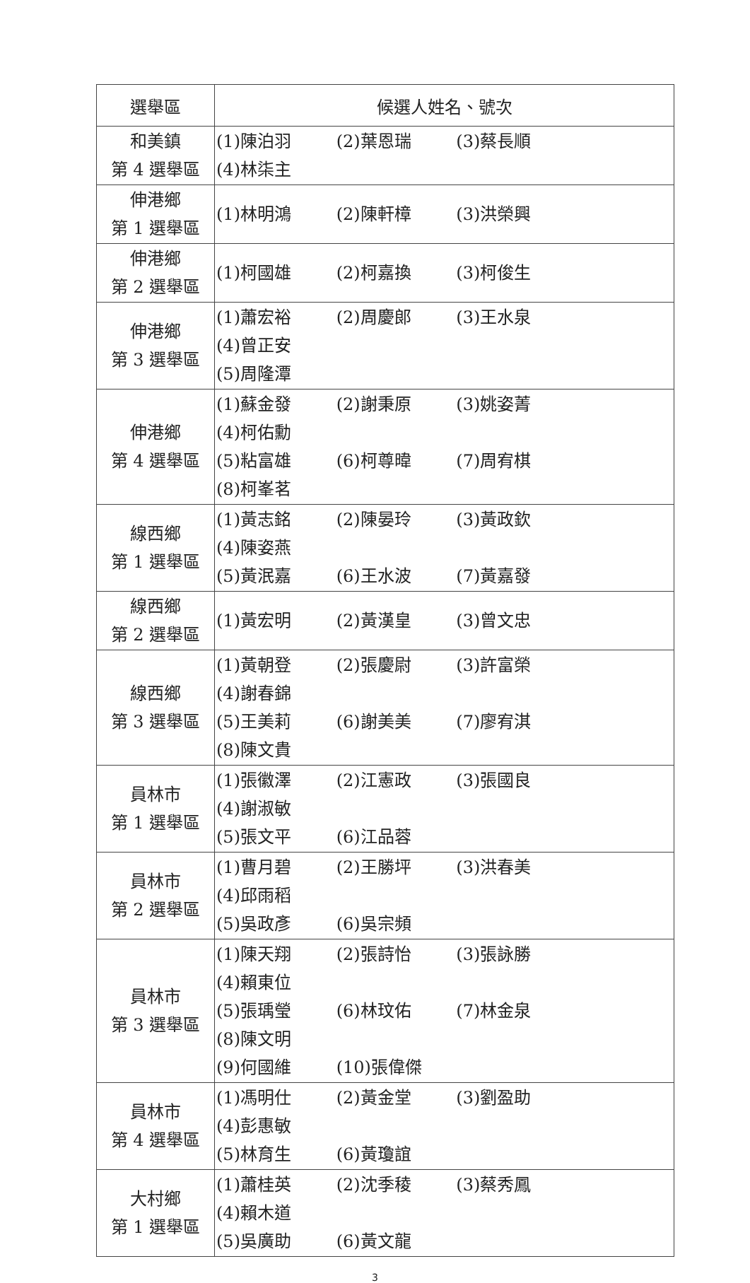| 選舉區 | 候選人姓名、號次 |
| --- | --- |
| 和美鎮 第 4 選舉區 | (1)陳泊羽 (2)葉恩瑞 (3)蔡長順 (4)林柒主 |
| 伸港鄉 第 1 選舉區 | (1)林明鴻 (2)陳軒樟 (3)洪榮興 |
| 伸港鄉 第 2 選舉區 | (1)柯國雄 (2)柯嘉換 (3)柯俊生 |
| 伸港鄉 第 3 選舉區 | (1)蕭宏裕 (2)周慶郎 (3)王水泉 (4)曾正安 (5)周隆潭 |
| 伸港鄉 第 4 選舉區 | (1)蘇金發 (2)謝秉原 (3)姚姿菁 (4)柯佑勳 (5)粘富雄 (6)柯尊暐 (7)周宥棋 (8)柯峯茗 |
| 線西鄉 第 1 選舉區 | (1)黃志銘 (2)陳晏玲 (3)黃政欽 (4)陳姿燕 (5)黃泯嘉 (6)王水波 (7)黃嘉發 |
| 線西鄉 第 2 選舉區 | (1)黃宏明 (2)黃漢皇 (3)曾文忠 |
| 線西鄉 第 3 選舉區 | (1)黃朝登 (2)張慶尉 (3)許富榮 (4)謝春錦 (5)王美莉 (6)謝美美 (7)廖宥淇 (8)陳文貴 |
| 員林市 第 1 選舉區 | (1)張徽澤 (2)江憲政 (3)張國良 (4)謝淑敏 (5)張文平 (6)江品蓉 |
| 員林市 第 2 選舉區 | (1)曹月碧 (2)王勝坪 (3)洪春美 (4)邱雨稻 (5)吳政彥 (6)吳宗頻 |
| 員林市 第 3 選舉區 | (1)陳天翔 (2)張詩怡 (3)張詠勝 (4)賴東位 (5)張瑀瑩 (6)林玟佑 (7)林金泉 (8)陳文明 (9)何國維 (10)張偉傑 |
| 員林市 第 4 選舉區 | (1)馮明仕 (2)黃金堂 (3)劉盈助 (4)彭惠敏 (5)林育生 (6)黃瓊誼 |
| 大村鄉 第 1 選舉區 | (1)蕭桂英 (2)沈季稜 (3)蔡秀鳳 (4)賴木道 (5)吳廣助 (6)黃文龍 |
3